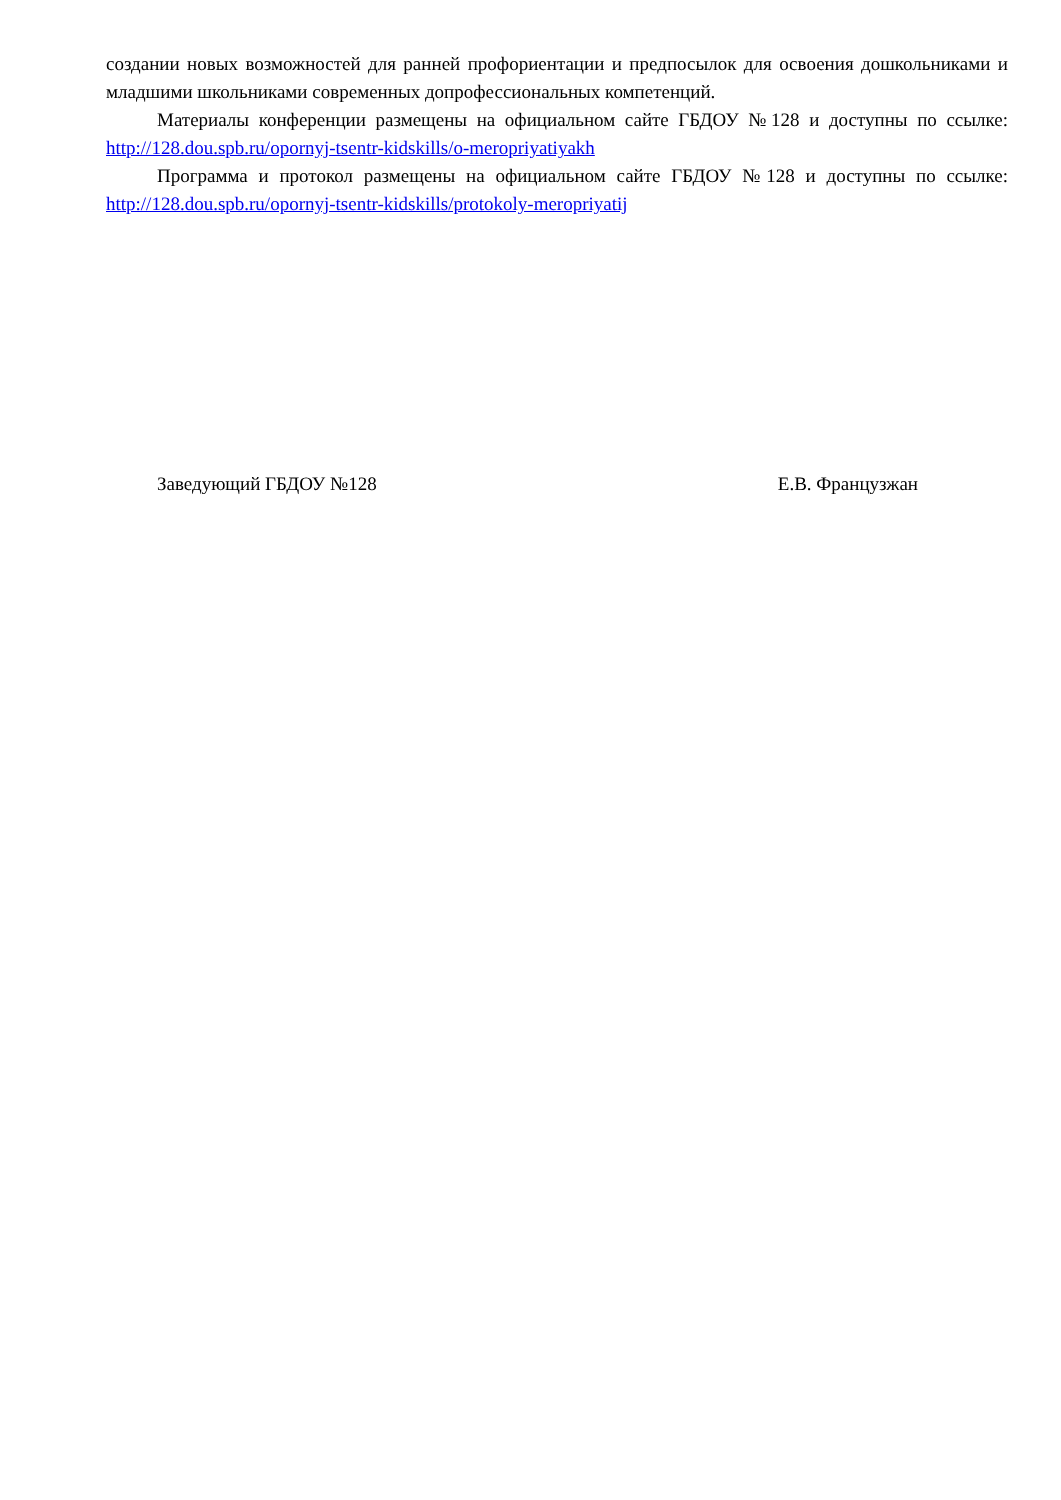создании новых возможностей для ранней профориентации и предпосылок для освоения дошкольниками и младшими школьниками современных допрофессиональных компетенций.
Материалы конференции размещены на официальном сайте ГБДОУ №128 и доступны по ссылке: http://128.dou.spb.ru/opornyj-tsentr-kidskills/o-meropriyatiyakh
Программа и протокол размещены на официальном сайте ГБДОУ №128 и доступны по ссылке: http://128.dou.spb.ru/opornyj-tsentr-kidskills/protokoly-meropriyatij
Заведующий ГБДОУ №128 Е.В. Французжан